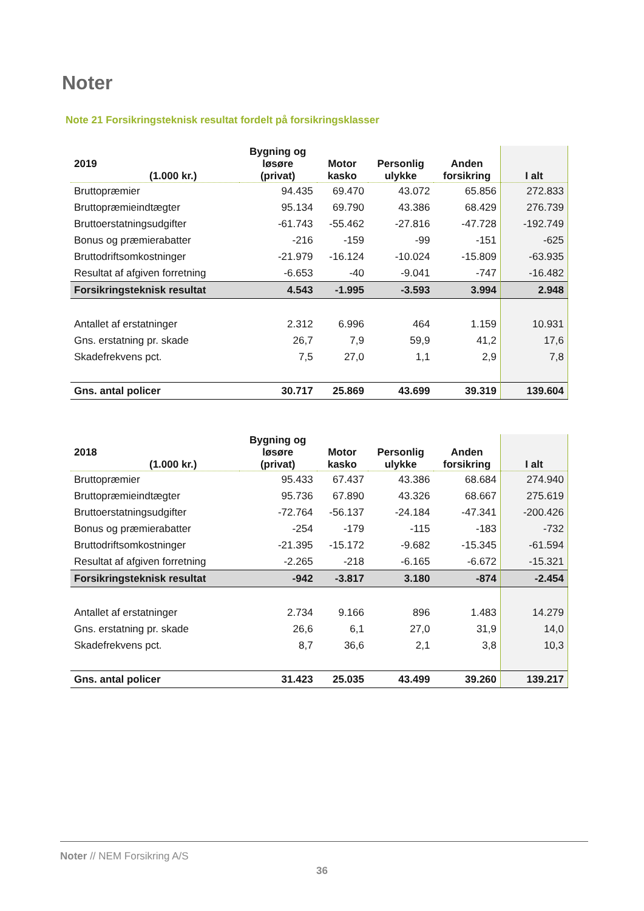Noter
Note 21 Forsikringsteknisk resultat fordelt på forsikringsklasser
| 2019 (1.000 kr.) | Bygning og løsøre (privat) | Motor kasko | Personlig ulykke | Anden forsikring | I alt |
| --- | --- | --- | --- | --- | --- |
| Bruttopræmier | 94.435 | 69.470 | 43.072 | 65.856 | 272.833 |
| Bruttopræmieindtægter | 95.134 | 69.790 | 43.386 | 68.429 | 276.739 |
| Bruttoerstatningsudgifter | -61.743 | -55.462 | -27.816 | -47.728 | -192.749 |
| Bonus og præmierabatter | -216 | -159 | -99 | -151 | -625 |
| Bruttodriftsomkostninger | -21.979 | -16.124 | -10.024 | -15.809 | -63.935 |
| Resultat af afgiven forretning | -6.653 | -40 | -9.041 | -747 | -16.482 |
| Forsikringsteknisk resultat | 4.543 | -1.995 | -3.593 | 3.994 | 2.948 |
| Antallet af erstatninger | 2.312 | 6.996 | 464 | 1.159 | 10.931 |
| Gns. erstatning pr. skade | 26,7 | 7,9 | 59,9 | 41,2 | 17,6 |
| Skadefrekvens pct. | 7,5 | 27,0 | 1,1 | 2,9 | 7,8 |
| Gns. antal policer | 30.717 | 25.869 | 43.699 | 39.319 | 139.604 |
| 2018 (1.000 kr.) | Bygning og løsøre (privat) | Motor kasko | Personlig ulykke | Anden forsikring | I alt |
| --- | --- | --- | --- | --- | --- |
| Bruttopræmier | 95.433 | 67.437 | 43.386 | 68.684 | 274.940 |
| Bruttopræmieindtægter | 95.736 | 67.890 | 43.326 | 68.667 | 275.619 |
| Bruttoerstatningsudgifter | -72.764 | -56.137 | -24.184 | -47.341 | -200.426 |
| Bonus og præmierabatter | -254 | -179 | -115 | -183 | -732 |
| Bruttodriftsomkostninger | -21.395 | -15.172 | -9.682 | -15.345 | -61.594 |
| Resultat af afgiven forretning | -2.265 | -218 | -6.165 | -6.672 | -15.321 |
| Forsikringsteknisk resultat | -942 | -3.817 | 3.180 | -874 | -2.454 |
| Antallet af erstatninger | 2.734 | 9.166 | 896 | 1.483 | 14.279 |
| Gns. erstatning pr. skade | 26,6 | 6,1 | 27,0 | 31,9 | 14,0 |
| Skadefrekvens pct. | 8,7 | 36,6 | 2,1 | 3,8 | 10,3 |
| Gns. antal policer | 31.423 | 25.035 | 43.499 | 39.260 | 139.217 |
Noter // NEM Forsikring A/S
36